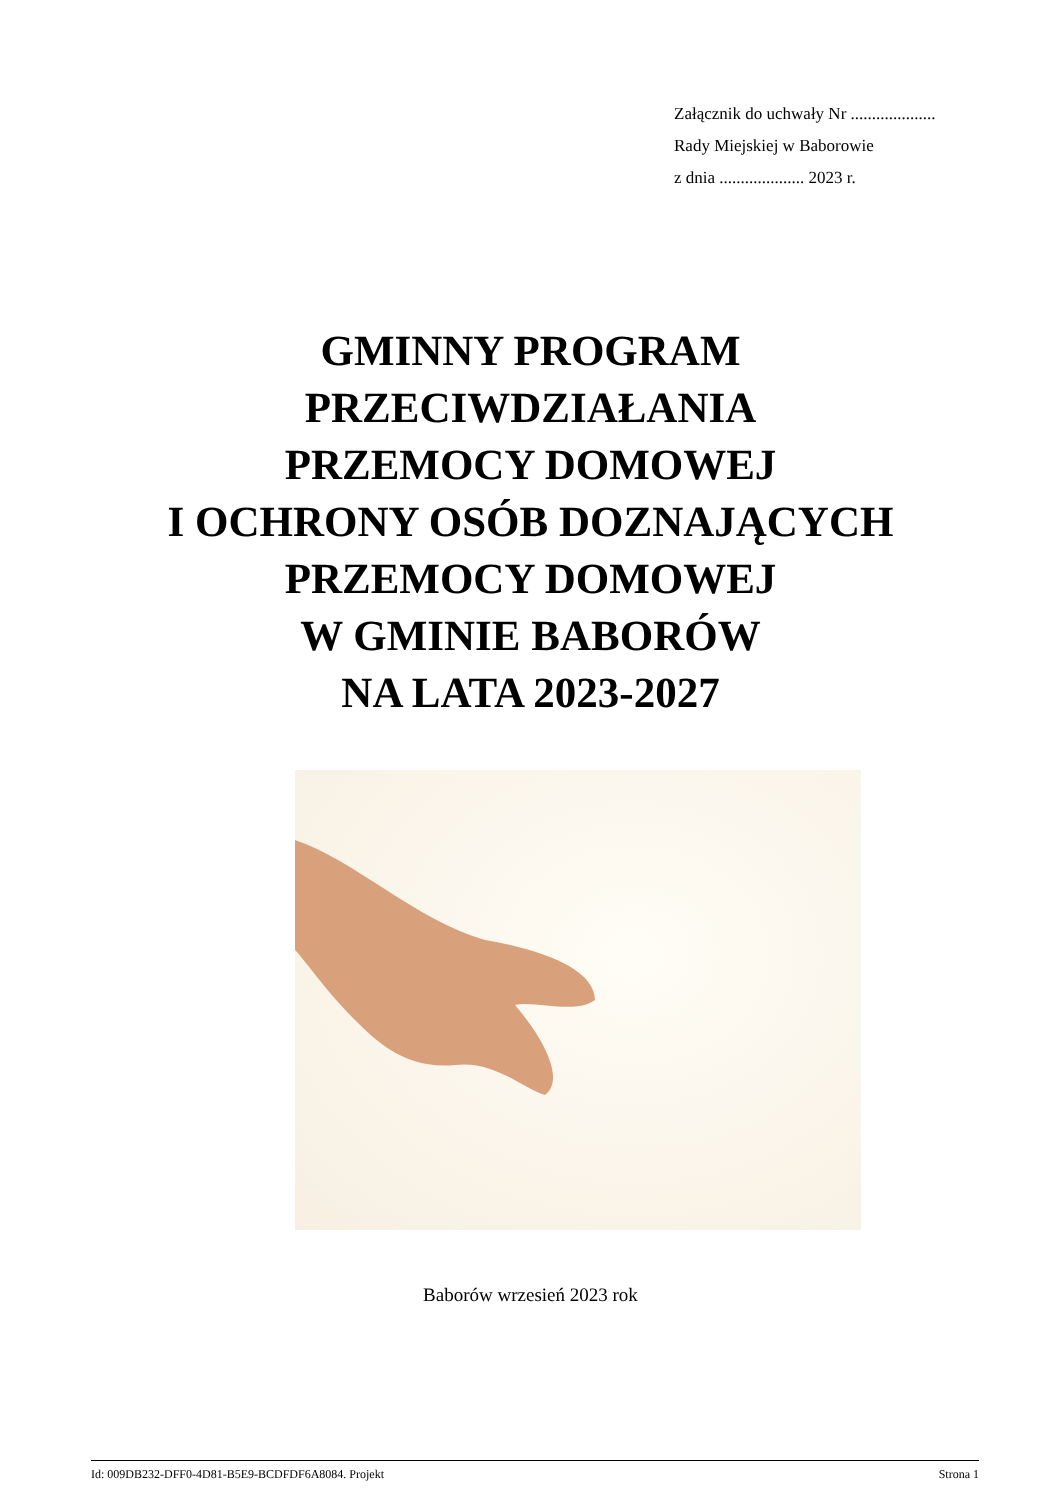Załącznik do uchwały Nr ....................
Rady Miejskiej w Baborowie
z dnia .................... 2023 r.
GMINNY PROGRAM
PRZECIWDZIAŁANIA
PRZEMOCY DOMOWEJ
I OCHRONY OSÓB DOZNAJĄCYCH
PRZEMOCY DOMOWEJ
W GMINIE BABORÓW
NA LATA 2023-2027
Baborów wrzesień 2023 rok
Id: 009DB232-DFF0-4D81-B5E9-BCDFDF6A8084. Projekt Strona 1